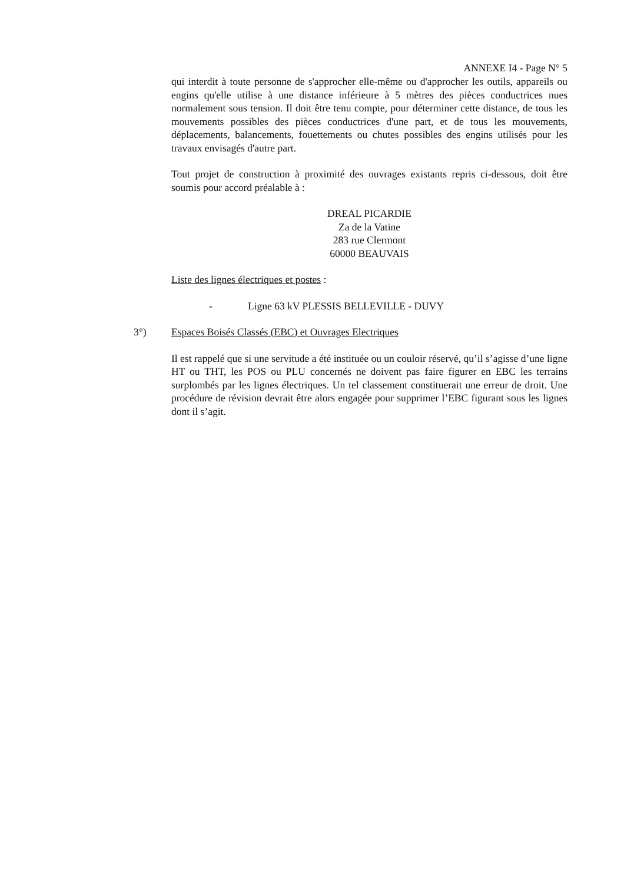ANNEXE I4 - Page N° 5
qui interdit à toute personne de s'approcher elle-même ou d'approcher les outils, appareils ou engins qu'elle utilise à une distance inférieure à 5 mètres des pièces conductrices nues normalement sous tension. Il doit être tenu compte, pour déterminer cette distance, de tous les mouvements possibles des pièces conductrices d'une part, et de tous les mouvements, déplacements, balancements, fouettements ou chutes possibles des engins utilisés pour les travaux envisagés d'autre part.
Tout projet de construction à proximité des ouvrages existants repris ci-dessous, doit être soumis pour accord préalable à :
DREAL PICARDIE
Za de la Vatine
283 rue Clermont
60000 BEAUVAIS
Liste des lignes électriques et postes :
- Ligne 63 kV PLESSIS BELLEVILLE - DUVY
3°) Espaces Boisés Classés (EBC) et Ouvrages Electriques
Il est rappelé que si une servitude a été instituée ou un couloir réservé, qu’il s’agisse d’une ligne HT ou THT, les POS ou PLU concernés ne doivent pas faire figurer en EBC les terrains surplombés par les lignes électriques. Un tel classement constituerait une erreur de droit. Une procédure de révision devrait être alors engagée pour supprimer l’EBC figurant sous les lignes dont il s’agit.